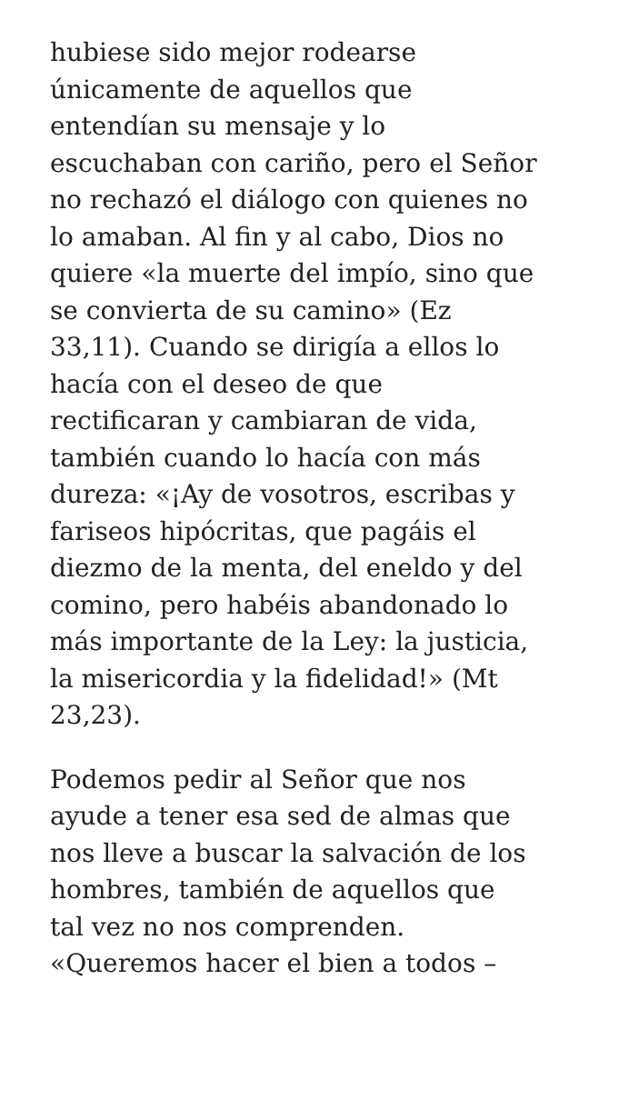hubiese sido mejor rodearse
únicamente de aquellos que
entendían su mensaje y lo
escuchaban con cariño, pero el Señor
no rechazó el diálogo con quienes no
lo amaban. Al fin y al cabo, Dios no
quiere «la muerte del impío, sino que
se convierta de su camino» (Ez
33,11). Cuando se dirigía a ellos lo
hacía con el deseo de que
rectificaran y cambiaran de vida,
también cuando lo hacía con más
dureza: «¡Ay de vosotros, escribas y
fariseos hipócritas, que pagáis el
diezmo de la menta, del eneldo y del
comino, pero habéis abandonado lo
más importante de la Ley: la justicia,
la misericordia y la fidelidad!» (Mt
23,23).
Podemos pedir al Señor que nos
ayude a tener esa sed de almas que
nos lleve a buscar la salvación de los
hombres, también de aquellos que
tal vez no nos comprenden.
«Queremos hacer el bien a todos –